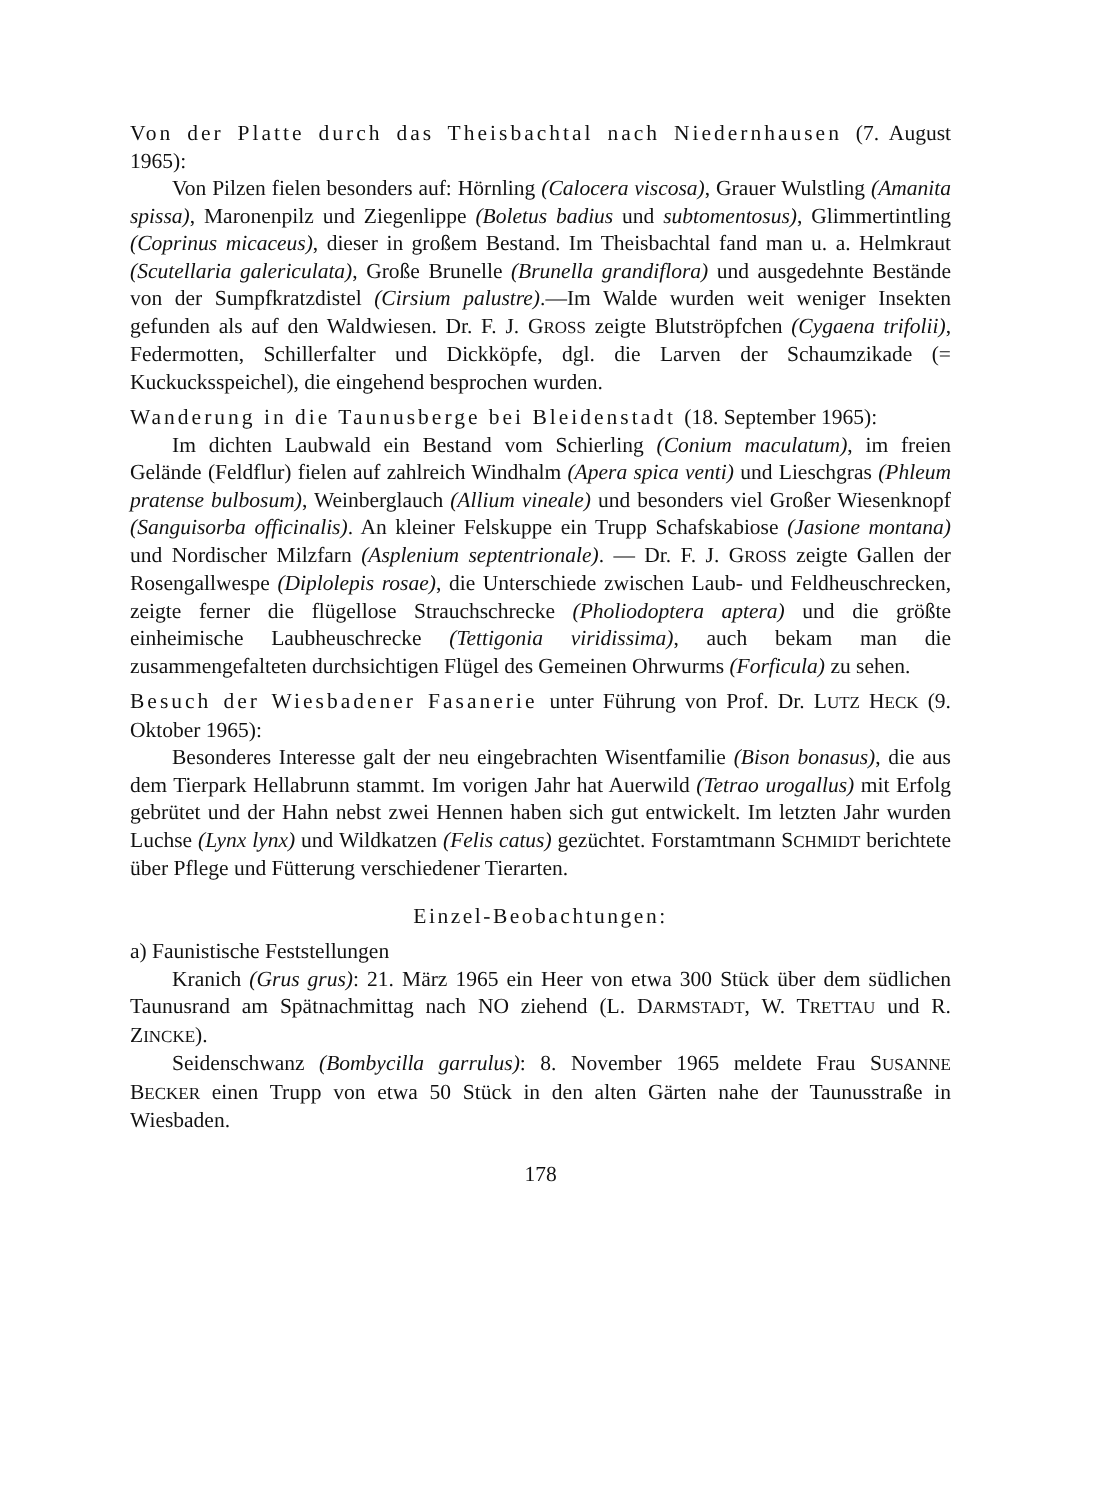Von der Platte durch das Theisbachtal nach Niedernhausen (7. August 1965):
Von Pilzen fielen besonders auf: Hörnling (Calocera viscosa), Grauer Wulstling (Amanita spissa), Maronenpilz und Ziegenlippe (Boletus badius und subtomentosus), Glimmertintling (Coprinus micaceus), dieser in großem Bestand. Im Theisbachtal fand man u. a. Helmkraut (Scutellaria galericulata), Große Brunelle (Brunella grandiflora) und ausgedehnte Bestände von der Sumpfkratzdistel (Cirsium palustre).—Im Walde wurden weit weniger Insekten gefunden als auf den Waldwiesen. Dr. F. J. GROSS zeigte Blutströpfchen (Cygaena trifolii), Federmotten, Schillerfalter und Dickköpfe, dgl. die Larven der Schaumzikade (= Kuckucksspeichel), die eingehend besprochen wurden.
Wanderung in die Taunusberge bei Bleidenstadt (18. September 1965):
Im dichten Laubwald ein Bestand vom Schierling (Conium maculatum), im freien Gelände (Feldflur) fielen auf zahlreich Windhalm (Apera spica venti) und Lieschgras (Phleum pratense bulbosum), Weinberglauch (Allium vineale) und besonders viel Großer Wiesenknopf (Sanguisorba officinalis). An kleiner Felskuppe ein Trupp Schafskabiose (Jasione montana) und Nordischer Milzfarn (Asplenium septentrionale). — Dr. F. J. GROSS zeigte Gallen der Rosengallwespe (Diplolepis rosae), die Unterschiede zwischen Laub- und Feldheuschrecken, zeigte ferner die flügellose Strauchschrecke (Pholiodoptera aptera) und die größte einheimische Laubheuschrecke (Tettigonia viridissima), auch bekam man die zusammengefalteten durchsichtigen Flügel des Gemeinen Ohrwurms (Forficula) zu sehen.
Besuch der Wiesbadener Fasanerie unter Führung von Prof. Dr. LUTZ HECK (9. Oktober 1965):
Besonderes Interesse galt der neu eingebrachten Wisentfamilie (Bison bonasus), die aus dem Tierpark Hellabrunn stammt. Im vorigen Jahr hat Auerwild (Tetrao urogallus) mit Erfolg gebrütet und der Hahn nebst zwei Hennen haben sich gut entwickelt. Im letzten Jahr wurden Luchse (Lynx lynx) und Wildkatzen (Felis catus) gezüchtet. Forstamtmann SCHMIDT berichtete über Pflege und Fütterung verschiedener Tierarten.
Einzel-Beobachtungen:
a) Faunistische Feststellungen
Kranich (Grus grus): 21. März 1965 ein Heer von etwa 300 Stück über dem südlichen Taunusrand am Spätnachmittag nach NO ziehend (L. DARMSTADT, W. TRETTAU und R. ZINCKE).
Seidenschwanz (Bombycilla garrulus): 8. November 1965 meldete Frau SUSANNE BECKER einen Trupp von etwa 50 Stück in den alten Gärten nahe der Taunusstraße in Wiesbaden.
178